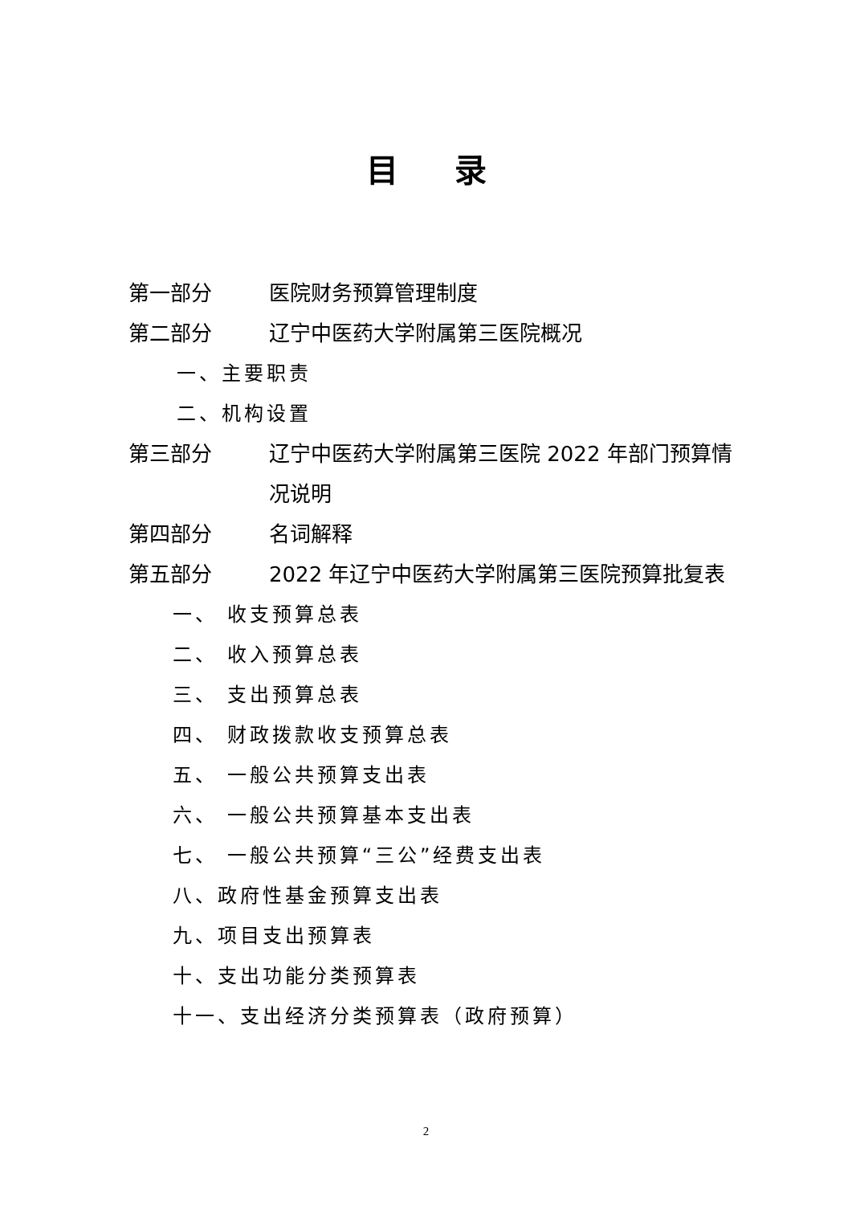目录
第一部分 医院财务预算管理制度
第二部分 辽宁中医药大学附属第三医院概况
一、主要职责
二、机构设置
第三部分 辽宁中医药大学附属第三医院 2022 年部门预算情况说明
第四部分 名词解释
第五部分 2022 年辽宁中医药大学附属第三医院预算批复表
一、 收支预算总表
二、 收入预算总表
三、 支出预算总表
四、 财政拨款收支预算总表
五、 一般公共预算支出表
六、 一般公共预算基本支出表
七、 一般公共预算“三公”经费支出表
八、政府性基金预算支出表
九、项目支出预算表
十、支出功能分类预算表
十一、支出经济分类预算表（政府预算）
2